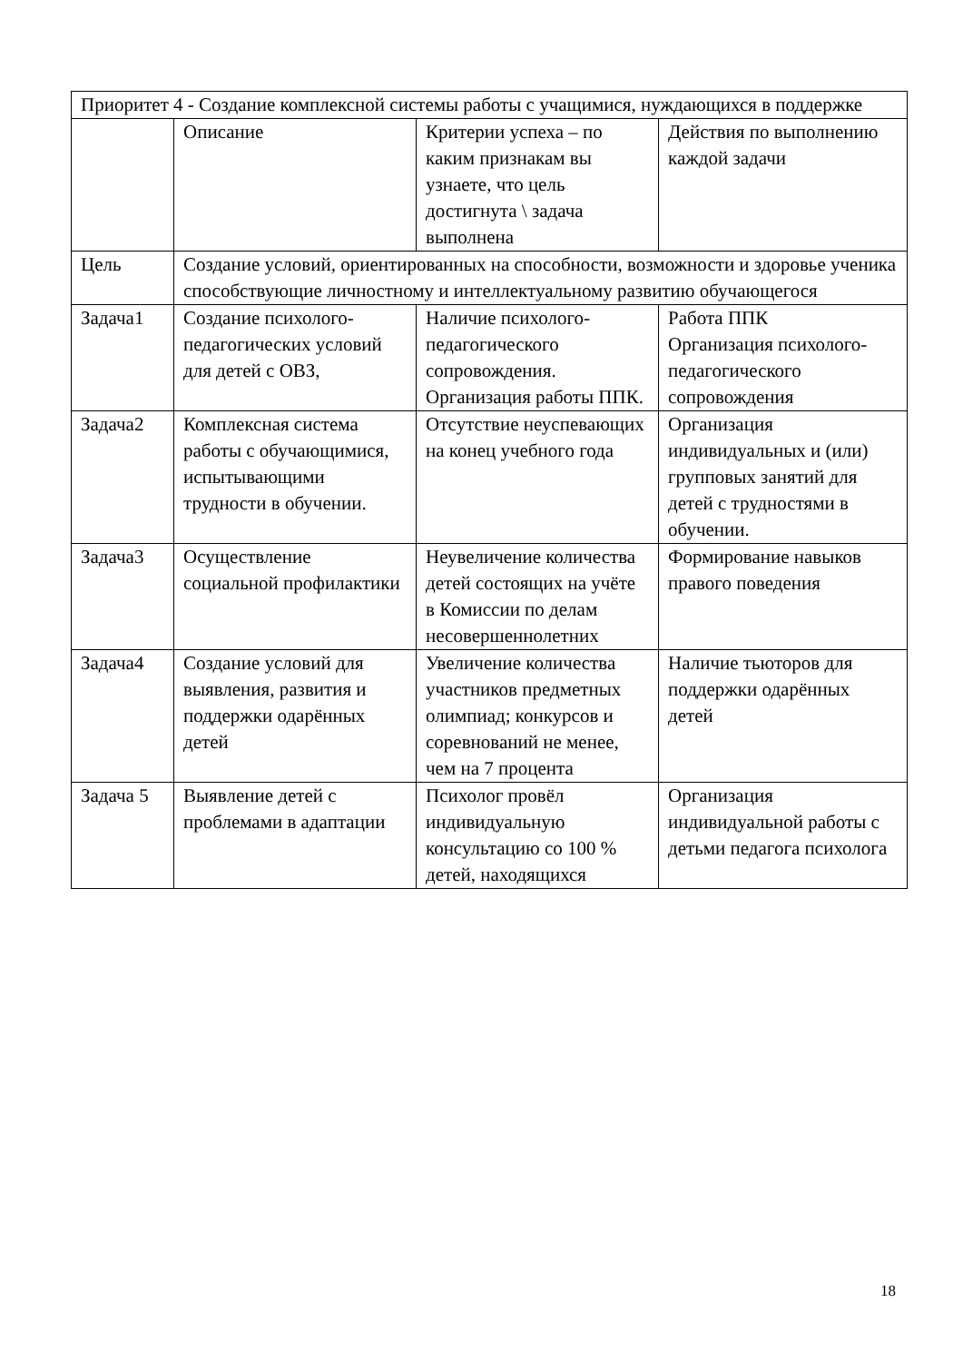| Приоритет 4 - Создание комплексной системы работы с учащимися, нуждающихся в поддержке | | | |
| | Описание | Критерии успеха – по каким признакам вы узнаете, что цель достигнута \ задача выполнена | Действия по выполнению каждой задачи |
| Цель | Создание условий, ориентированных на способности, возможности и здоровье ученика способствующие личностному и интеллектуальному развитию обучающегося | | |
| Задача1 | Создание психолого-педагогических условий для детей с ОВЗ, | Наличие психолого-педагогического сопровождения. Организация работы ППК. | Работа ППК Организация психолого-педагогического сопровождения |
| Задача2 | Комплексная система работы с обучающимися, испытывающими трудности в обучении. | Отсутствие неуспевающих на конец учебного года | Организация индивидуальных и (или) групповых занятий для детей с трудностями в обучении. |
| Задача3 | Осуществление социальной профилактики | Неувеличение количества детей состоящих на учёте в Комиссии по делам несовершеннолетних | Формирование навыков правого поведения |
| Задача4 | Создание условий для выявления, развития и поддержки одарённых детей | Увеличение количества участников предметных олимпиад; конкурсов и соревнований не менее, чем на 7 процента | Наличие тьюторов для поддержки одарённых детей |
| Задача 5 | Выявление детей с проблемами в адаптации | Психолог провёл индивидуальную консультацию со 100 % детей, находящихся | Организация индивидуальной работы с детьми педагога психолога |
18